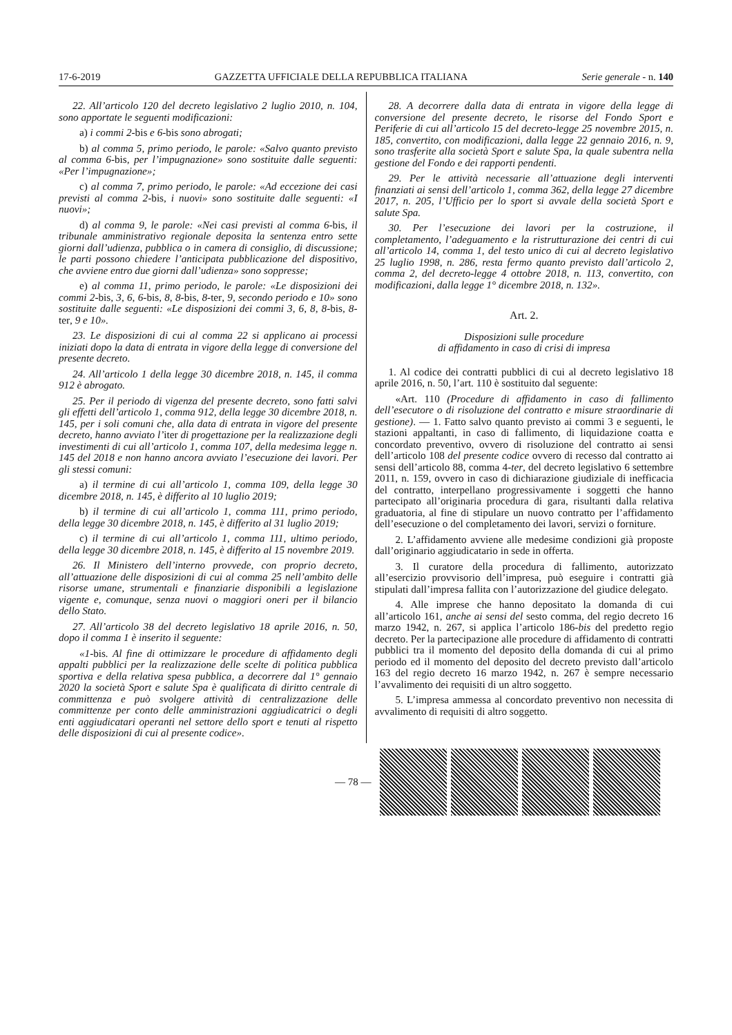17-6-2019 GAZZETTA UFFICIALE DELLA REPUBBLICA ITALIANA Serie generale - n. 140
22. All’articolo 120 del decreto legislativo 2 luglio 2010, n. 104, sono apportate le seguenti modificazioni:
a) i commi 2-bis e 6-bis sono abrogati;
b) al comma 5, primo periodo, le parole: «Salvo quanto previsto al comma 6-bis, per l’impugnazione» sono sostituite dalle seguenti: «Per l’impugnazione»;
c) al comma 7, primo periodo, le parole: «Ad eccezione dei casi previsti al comma 2-bis, i nuovi» sono sostituite dalle seguenti: «I nuovi»;
d) al comma 9, le parole: «Nei casi previsti al comma 6-bis, il tribunale amministrativo regionale deposita la sentenza entro sette giorni dall’udienza, pubblica o in camera di consiglio, di discussione; le parti possono chiedere l’anticipata pubblicazione del dispositivo, che avviene entro due giorni dall’udienza» sono soppresse;
e) al comma 11, primo periodo, le parole: «Le disposizioni dei commi 2-bis, 3, 6, 6-bis, 8, 8-bis, 8-ter, 9, secondo periodo e 10» sono sostituite dalle seguenti: «Le disposizioni dei commi 3, 6, 8, 8-bis, 8-ter, 9 e 10».
23. Le disposizioni di cui al comma 22 si applicano ai processi iniziati dopo la data di entrata in vigore della legge di conversione del presente decreto.
24. All’articolo 1 della legge 30 dicembre 2018, n. 145, il comma 912 è abrogato.
25. Per il periodo di vigenza del presente decreto, sono fatti salvi gli effetti dell’articolo 1, comma 912, della legge 30 dicembre 2018, n. 145, per i soli comuni che, alla data di entrata in vigore del presente decreto, hanno avviato l’iter di progettazione per la realizzazione degli investimenti di cui all’articolo 1, comma 107, della medesima legge n. 145 del 2018 e non hanno ancora avviato l’esecuzione dei lavori. Per gli stessi comuni:
a) il termine di cui all’articolo 1, comma 109, della legge 30 dicembre 2018, n. 145, è differito al 10 luglio 2019;
b) il termine di cui all’articolo 1, comma 111, primo periodo, della legge 30 dicembre 2018, n. 145, è differito al 31 luglio 2019;
c) il termine di cui all’articolo 1, comma 111, ultimo periodo, della legge 30 dicembre 2018, n. 145, è differito al 15 novembre 2019.
26. Il Ministero dell’interno provvede, con proprio decreto, all’attuazione delle disposizioni di cui al comma 25 nell’ambito delle risorse umane, strumentali e finanziarie disponibili a legislazione vigente e, comunque, senza nuovi o maggiori oneri per il bilancio dello Stato.
27. All’articolo 38 del decreto legislativo 18 aprile 2016, n. 50, dopo il comma 1 è inserito il seguente:
«1-bis. Al fine di ottimizzare le procedure di affidamento degli appalti pubblici per la realizzazione delle scelte di politica pubblica sportiva e della relativa spesa pubblica, a decorrere dal 1° gennaio 2020 la società Sport e salute Spa è qualificata di diritto centrale di committenza e può svolgere attività di centralizzazione delle committenze per conto delle amministrazioni aggiudicatrici o degli enti aggiudicatari operanti nel settore dello sport e tenuti al rispetto delle disposizioni di cui al presente codice».
28. A decorrere dalla data di entrata in vigore della legge di conversione del presente decreto, le risorse del Fondo Sport e Periferie di cui all’articolo 15 del decreto-legge 25 novembre 2015, n. 185, convertito, con modificazioni, dalla legge 22 gennaio 2016, n. 9, sono trasferite alla società Sport e salute Spa, la quale subentra nella gestione del Fondo e dei rapporti pendenti.
29. Per le attività necessarie all’attuazione degli interventi finanziati ai sensi dell’articolo 1, comma 362, della legge 27 dicembre 2017, n. 205, l’Ufficio per lo sport si avvale della società Sport e salute Spa.
30. Per l’esecuzione dei lavori per la costruzione, il completamento, l’adeguamento e la ristrutturazione dei centri di cui all’articolo 14, comma 1, del testo unico di cui al decreto legislativo 25 luglio 1998, n. 286, resta fermo quanto previsto dall’articolo 2, comma 2, del decreto-legge 4 ottobre 2018, n. 113, convertito, con modificazioni, dalla legge 1° dicembre 2018, n. 132».
Art. 2.
Disposizioni sulle procedure
di affidamento in caso di crisi di impresa
1. Al codice dei contratti pubblici di cui al decreto legislativo 18 aprile 2016, n. 50, l’art. 110 è sostituito dal seguente:
«Art. 110 (Procedure di affidamento in caso di fallimento dell’esecutore o di risoluzione del contratto e misure straordinarie di gestione). — 1. Fatto salvo quanto previsto ai commi 3 e seguenti, le stazioni appaltanti, in caso di fallimento, di liquidazione coatta e concordato preventivo, ovvero di risoluzione del contratto ai sensi dell’articolo 108 del presente codice ovvero di recesso dal contratto ai sensi dell’articolo 88, comma 4-ter, del decreto legislativo 6 settembre 2011, n. 159, ovvero in caso di dichiarazione giudiziale di inefficacia del contratto, interpellano progressivamente i soggetti che hanno partecipato all’originaria procedura di gara, risultanti dalla relativa graduatoria, al fine di stipulare un nuovo contratto per l’affidamento dell’esecuzione o del completamento dei lavori, servizi o forniture.
2. L’affidamento avviene alle medesime condizioni già proposte dall’originario aggiudicatario in sede in offerta.
3. Il curatore della procedura di fallimento, autorizzato all’esercizio provvisorio dell’impresa, può eseguire i contratti già stipulati dall’impresa fallita con l’autorizzazione del giudice delegato.
4. Alle imprese che hanno depositato la domanda di cui all’articolo 161, anche ai sensi del sesto comma, del regio decreto 16 marzo 1942, n. 267, si applica l’articolo 186-bis del predetto regio decreto. Per la partecipazione alle procedure di affidamento di contratti pubblici tra il momento del deposito della domanda di cui al primo periodo ed il momento del deposito del decreto previsto dall’articolo 163 del regio decreto 16 marzo 1942, n. 267 è sempre necessario l’avvalimento dei requisiti di un altro soggetto.
5. L’impresa ammessa al concordato preventivo non necessita di avvalimento di requisiti di altro soggetto.
— 78 —